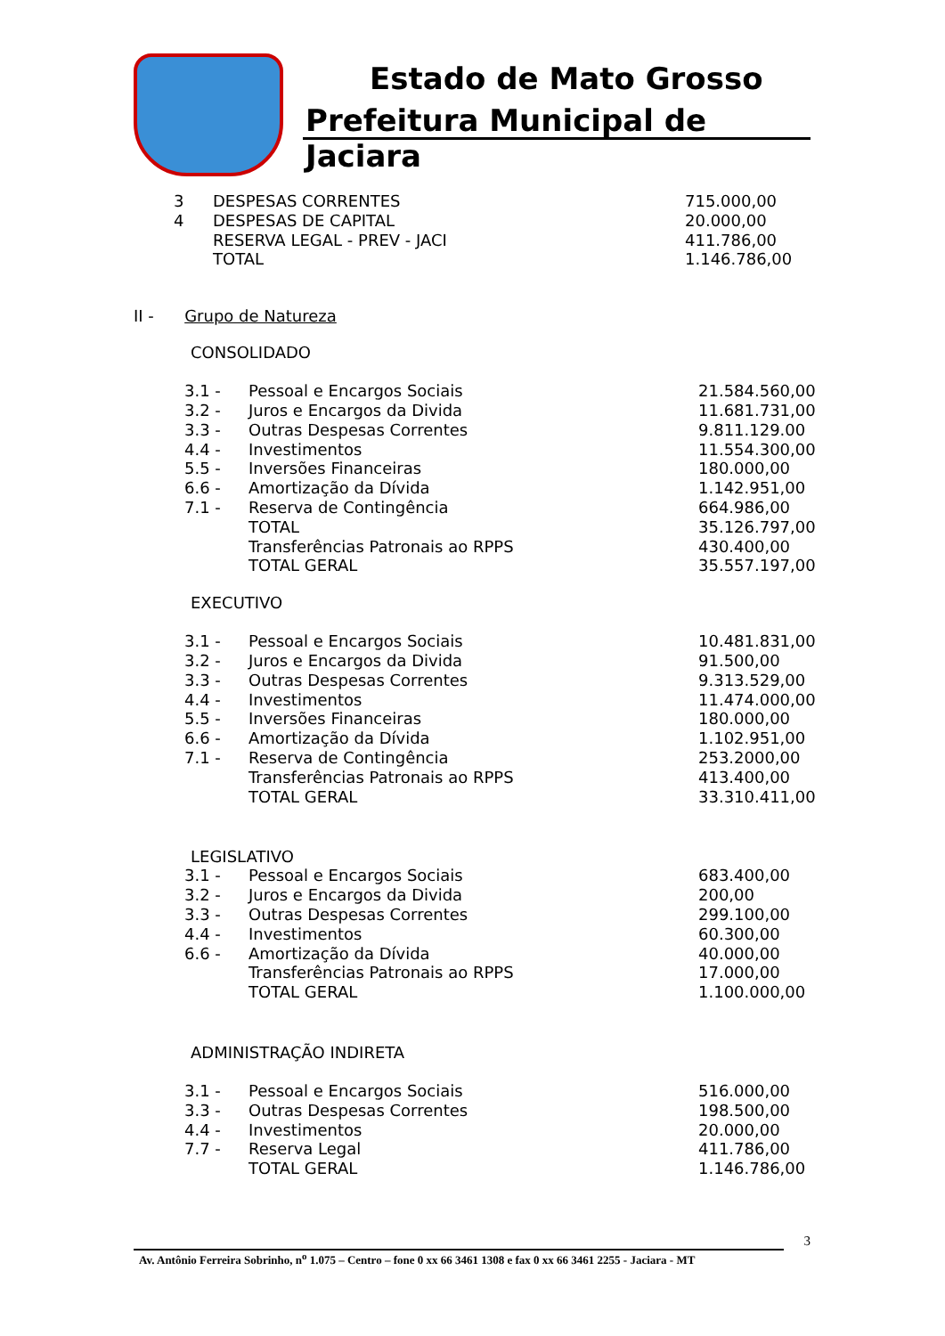Estado de Mato Grosso
Prefeitura Municipal de Jaciara
| 3 | DESPESAS CORRENTES | 715.000,00 |
| 4 | DESPESAS DE CAPITAL | 20.000,00 |
| | RESERVA LEGAL - PREV - JACI | 411.786,00 |
| | TOTAL | 1.146.786,00 |
II - Grupo de Natureza
CONSOLIDADO
| 3.1 - | Pessoal e Encargos Sociais | 21.584.560,00 |
| 3.2 - | Juros e Encargos da Divida | 11.681.731,00 |
| 3.3 - | Outras Despesas Correntes | 9.811.129.00 |
| 4.4 - | Investimentos | 11.554.300,00 |
| 5.5 - | Inversões Financeiras | 180.000,00 |
| 6.6 - | Amortização da Dívida | 1.142.951,00 |
| 7.1 - | Reserva de Contingência | 664.986,00 |
| | TOTAL | 35.126.797,00 |
| | Transferências Patronais ao RPPS | 430.400,00 |
| | TOTAL GERAL | 35.557.197,00 |
EXECUTIVO
| 3.1 - | Pessoal e Encargos Sociais | 10.481.831,00 |
| 3.2 - | Juros e Encargos da Divida | 91.500,00 |
| 3.3 - | Outras Despesas Correntes | 9.313.529,00 |
| 4.4 - | Investimentos | 11.474.000,00 |
| 5.5 - | Inversões Financeiras | 180.000,00 |
| 6.6 - | Amortização da Dívida | 1.102.951,00 |
| 7.1 - | Reserva de Contingência | 253.2000,00 |
| | Transferências Patronais ao RPPS | 413.400,00 |
| | TOTAL GERAL | 33.310.411,00 |
LEGISLATIVO
| 3.1 - | Pessoal e Encargos Sociais | 683.400,00 |
| 3.2 - | Juros e Encargos da Divida | 200,00 |
| 3.3 - | Outras Despesas Correntes | 299.100,00 |
| 4.4 - | Investimentos | 60.300,00 |
| 6.6 - | Amortização da Dívida | 40.000,00 |
| | Transferências Patronais ao RPPS | 17.000,00 |
| | TOTAL GERAL | 1.100.000,00 |
ADMINISTRAÇÃO INDIRETA
| 3.1 - | Pessoal e Encargos Sociais | 516.000,00 |
| 3.3 - | Outras Despesas Correntes | 198.500,00 |
| 4.4 - | Investimentos | 20.000,00 |
| 7.7 - | Reserva Legal | 411.786,00 |
| | TOTAL GERAL | 1.146.786,00 |
3
Av. Antônio Ferreira Sobrinho, n<sup>o</sup> 1.075 – Centro – fone 0 xx 66 3461 1308 e fax 0 xx 66 3461 2255 - Jaciara - MT